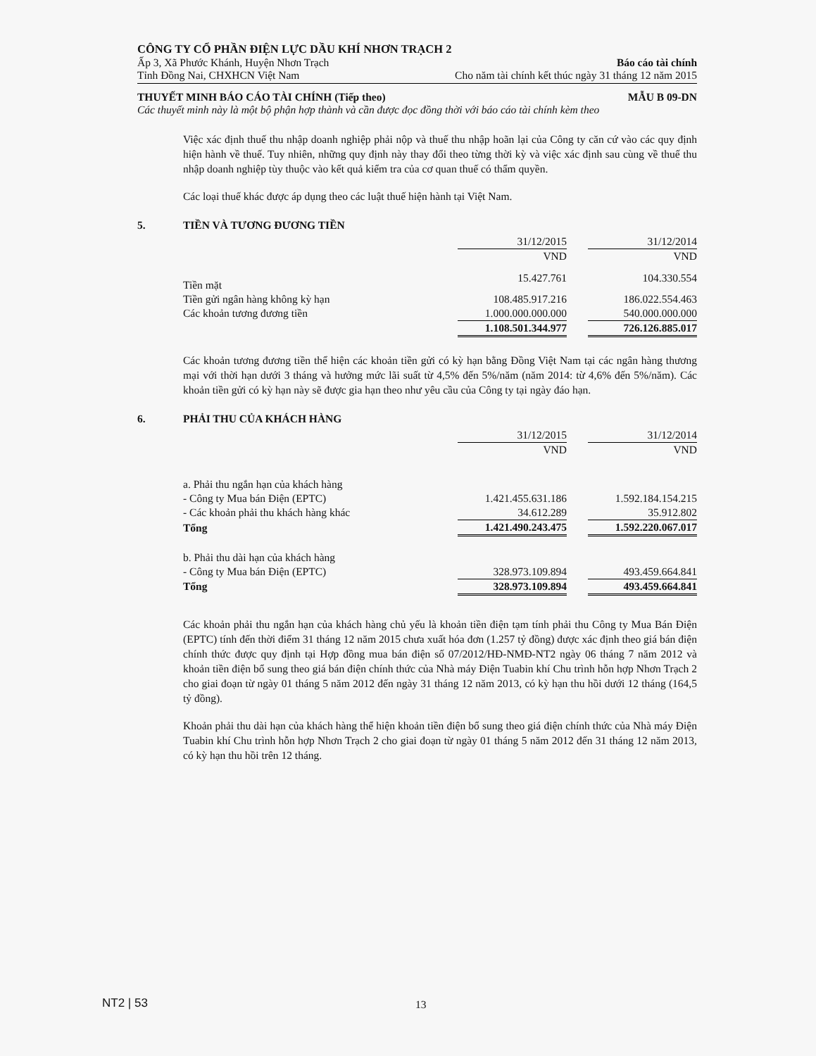CÔNG TY CỔ PHẦN ĐIỆN LỰC DẦU KHÍ NHƠN TRẠCH 2
Ấp 3, Xã Phước Khánh, Huyện Nhơn Trạch Báo cáo tài chính
Tỉnh Đồng Nai, CHXHCN Việt Nam Cho năm tài chính kết thúc ngày 31 tháng 12 năm 2015
THUYẾT MINH BÁO CÁO TÀI CHÍNH (Tiếp theo) MẪU B 09-DN
Các thuyết minh này là một bộ phận hợp thành và cần được đọc đồng thời với báo cáo tài chính kèm theo
Việc xác định thuế thu nhập doanh nghiệp phải nộp và thuế thu nhập hoãn lại của Công ty căn cứ vào các quy định hiện hành về thuế. Tuy nhiên, những quy định này thay đổi theo từng thời kỳ và việc xác định sau cùng về thuế thu nhập doanh nghiệp tùy thuộc vào kết quả kiểm tra của cơ quan thuế có thẩm quyền.
Các loại thuế khác được áp dụng theo các luật thuế hiện hành tại Việt Nam.
5. TIỀN VÀ TƯƠNG ĐƯƠNG TIỀN
| | 31/12/2015 | | 31/12/2014 |
| | VND | | VND |
| Tiền mặt | 15.427.761 | | 104.330.554 |
| Tiền gửi ngân hàng không kỳ hạn | 108.485.917.216 | | 186.022.554.463 |
| Các khoản tương đương tiền | 1.000.000.000.000 | | 540.000.000.000 |
| | 1.108.501.344.977 | | 726.126.885.017 |
Các khoản tương đương tiền thể hiện các khoản tiền gửi có kỳ hạn bằng Đồng Việt Nam tại các ngân hàng thương mại với thời hạn dưới 3 tháng và hưởng mức lãi suất từ 4,5% đến 5%/năm (năm 2014: từ 4,6% đến 5%/năm). Các khoản tiền gửi có kỳ hạn này sẽ được gia hạn theo như yêu cầu của Công ty tại ngày đáo hạn.
6. PHẢI THU CỦA KHÁCH HÀNG
| | 31/12/2015 | | 31/12/2014 |
| | VND | | VND |
| a. Phải thu ngắn hạn của khách hàng | | | |
| - Công ty Mua bán Điện (EPTC) | 1.421.455.631.186 | | 1.592.184.154.215 |
| - Các khoản phải thu khách hàng khác | 34.612.289 | | 35.912.802 |
| Tổng | 1.421.490.243.475 | | 1.592.220.067.017 |
| b. Phải thu dài hạn của khách hàng | | | |
| - Công ty Mua bán Điện (EPTC) | 328.973.109.894 | | 493.459.664.841 |
| Tổng | 328.973.109.894 | | 493.459.664.841 |
Các khoản phải thu ngắn hạn của khách hàng chủ yếu là khoản tiền điện tạm tính phải thu Công ty Mua Bán Điện (EPTC) tính đến thời điểm 31 tháng 12 năm 2015 chưa xuất hóa đơn (1.257 tỷ đồng) được xác định theo giá bán điện chính thức được quy định tại Hợp đồng mua bán điện số 07/2012/HĐ-NMĐ-NT2 ngày 06 tháng 7 năm 2012 và khoản tiền điện bổ sung theo giá bán điện chính thức của Nhà máy Điện Tuabin khí Chu trình hỗn hợp Nhơn Trạch 2 cho giai đoạn từ ngày 01 tháng 5 năm 2012 đến ngày 31 tháng 12 năm 2013, có kỳ hạn thu hồi dưới 12 tháng (164,5 tỷ đồng).
Khoản phải thu dài hạn của khách hàng thể hiện khoản tiền điện bổ sung theo giá điện chính thức của Nhà máy Điện Tuabin khí Chu trình hỗn hợp Nhơn Trạch 2 cho giai đoạn từ ngày 01 tháng 5 năm 2012 đến 31 tháng 12 năm 2013, có kỳ hạn thu hồi trên 12 tháng.
NT2 | 53 13